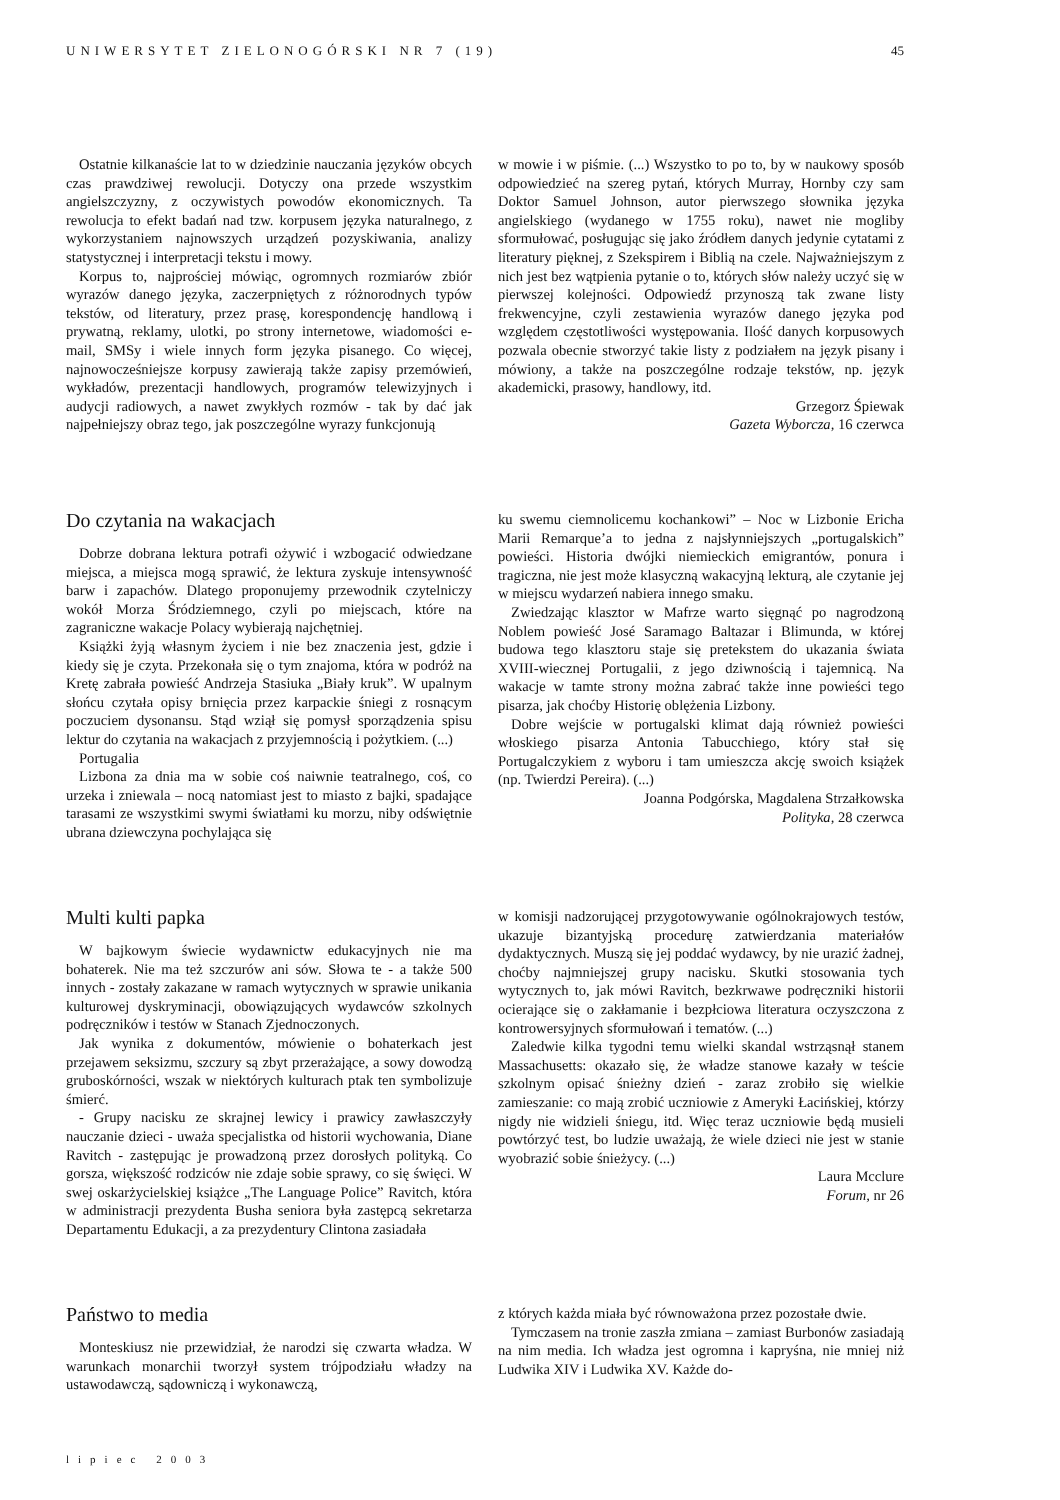UNIWERSYTET ZIELONOGÓRSKI NR 7 (19) 45
Ostatnie kilkanaście lat to w dziedzinie nauczania języków obcych czas prawdziwej rewolucji. Dotyczy ona przede wszystkim angielszczyzny, z oczywistych powodów ekonomicznych. Ta rewolucja to efekt badań nad tzw. korpusem języka naturalnego, z wykorzystaniem najnowszych urządzeń pozyskiwania, analizy statystycznej i interpretacji tekstu i mowy.
Korpus to, najprościej mówiąc, ogromnych rozmiarów zbiór wyrazów danego języka, zaczerpniętych z różnorodnych typów tekstów, od literatury, przez prasę, korespondencję handlową i prywatną, reklamy, ulotki, po strony internetowe, wiadomości e-mail, SMSy i wiele innych form języka pisanego. Co więcej, najnowocześniejsze korpusy zawierają także zapisy przemówień, wykładów, prezentacji handlowych, programów telewizyjnych i audycji radiowych, a nawet zwykłych rozmów - tak by dać jak najpełniejszy obraz tego, jak poszczególne wyrazy funkcjonują
w mowie i w piśmie. (...) Wszystko to po to, by w naukowy sposób odpowiedzieć na szereg pytań, których Murray, Hornby czy sam Doktor Samuel Johnson, autor pierwszego słownika języka angielskiego (wydanego w 1755 roku), nawet nie mogliby sformułować, posługując się jako źródłem danych jedynie cytatami z literatury pięknej, z Szekspirem i Biblią na czele. Najważniejszym z nich jest bez wątpienia pytanie o to, których słów należy uczyć się w pierwszej kolejności. Odpowiedź przynoszą tak zwane listy frekwencyjne, czyli zestawienia wyrazów danego języka pod względem częstotliwości występowania. Ilość danych korpusowych pozwala obecnie stworzyć takie listy z podziałem na język pisany i mówiony, a także na poszczególne rodzaje tekstów, np. język akademicki, prasowy, handlowy, itd.
Grzegorz Śpiewak
Gazeta Wyborcza, 16 czerwca
Do czytania na wakacjach
Dobrze dobrana lektura potrafi ożywić i wzbogacić odwiedzane miejsca, a miejsca mogą sprawić, że lektura zyskuje intensywność barw i zapachów. Dlatego proponujemy przewodnik czytelniczy wokół Morza Śródziemnego, czyli po miejscach, które na zagraniczne wakacje Polacy wybierają najchętniej.
Książki żyją własnym życiem i nie bez znaczenia jest, gdzie i kiedy się je czyta. Przekonała się o tym znajoma, która w podróż na Kretę zabrała powieść Andrzeja Stasiuka „Biały kruk”. W upalnym słońcu czytała opisy brnięcia przez karpackie śniegi z rosnącym poczuciem dysonansu. Stąd wziął się pomysł sporządzenia spisu lektur do czytania na wakacjach z przyjemnością i pożytkiem. (...)
Portugalia
Lizbona za dnia ma w sobie coś naiwnie teatralnego, coś, co urzeka i zniewala – nocą natomiast jest to miasto z bajki, spadające tarasami ze wszystkimi swymi światłami ku morzu, niby odświętnie ubrana dziewczyna pochylająca się
ku swemu ciemnolicemu kochankowi” – Noc w Lizbonie Ericha Marii Remarque’a to jedna z najsłynniejszych „portugalskich” powieści. Historia dwójki niemieckich emigrantów, ponura i tragiczna, nie jest może klasyczną wakacyjną lekturą, ale czytanie jej w miejscu wydarzeń nabiera innego smaku.
Zwiedzając klasztor w Mafrze warto sięgnąć po nagrodzoną Noblem powieść José Saramago Baltazar i Blimunda, w której budowa tego klasztoru staje się pretekstem do ukazania świata XVIII-wiecznej Portugalii, z jego dziwnością i tajemnicą. Na wakacje w tamte strony można zabrać także inne powieści tego pisarza, jak choćby Historię oblężenia Lizbony.
Dobre wejście w portugalski klimat dają również powieści włoskiego pisarza Antonia Tabucchiego, który stał się Portugalczykiem z wyboru i tam umieszcza akcję swoich książek (np. Twierdzi Pereira). (...)
Joanna Podgórska, Magdalena Strzałkowska
Polityka, 28 czerwca
Multi kulti papka
W bajkowym świecie wydawnictw edukacyjnych nie ma bohaterek. Nie ma też szczurów ani sów. Słowa te - a także 500 innych - zostały zakazane w ramach wytycznych w sprawie unikania kulturowej dyskryminacji, obowiązujących wydawców szkolnych podręczników i testów w Stanach Zjednoczonych.
Jak wynika z dokumentów, mówienie o bohaterkach jest przejawem seksizmu, szczury są zbyt przerażające, a sowy dowodzą gruboskórności, wszak w niektórych kulturach ptak ten symbolizuje śmierć.
- Grupy nacisku ze skrajnej lewicy i prawicy zawłaszczyły nauczanie dzieci - uważa specjalistka od historii wychowania, Diane Ravitch - zastępując je prowadzoną przez dorosłych polityką. Co gorsza, większość rodziców nie zdaje sobie sprawy, co się święci. W swej oskarżycielskiej książce „The Language Police” Ravitch, która w administracji prezydenta Busha seniora była zastępcą sekretarza Departamentu Edukacji, a za prezydentury Clintona zasiadała
w komisji nadzorującej przygotowywanie ogólnokrajowych testów, ukazuje bizantyjską procedurę zatwierdzania materiałów dydaktycznych. Muszą się jej poddać wydawcy, by nie urazić żadnej, choćby najmniejszej grupy nacisku. Skutki stosowania tych wytycznych to, jak mówi Ravitch, bezkrwawe podręczniki historii ocierające się o zakłamanie i bezpłciowa literatura oczyszczona z kontrowersyjnych sformułowań i tematów. (...)
Zaledwie kilka tygodni temu wielki skandal wstrząsnął stanem Massachusetts: okazało się, że władze stanowe kazały w teście szkolnym opisać śnieżny dzień - zaraz zrobiło się wielkie zamieszanie: co mają zrobić uczniowie z Ameryki Łacińskiej, którzy nigdy nie widzieli śniegu, itd. Więc teraz uczniowie będą musieli powtórzyć test, bo ludzie uważają, że wiele dzieci nie jest w stanie wyobrazić sobie śnieżycy. (...)
Laura Mcclure
Forum, nr 26
Państwo to media
Monteskiusz nie przewidział, że narodzi się czwarta władza. W warunkach monarchii tworzył system trójpodziału władzy na ustawodawczą, sądowniczą i wykonawczą,
z których każda miała być równoważona przez pozostałe dwie.
Tymczasem na tronie zaszła zmiana – zamiast Burbonów zasiadają na nim media. Ich władza jest ogromna i kapryśna, nie mniej niż Ludwika XIV i Ludwika XV. Każde do-
lipiec 2003